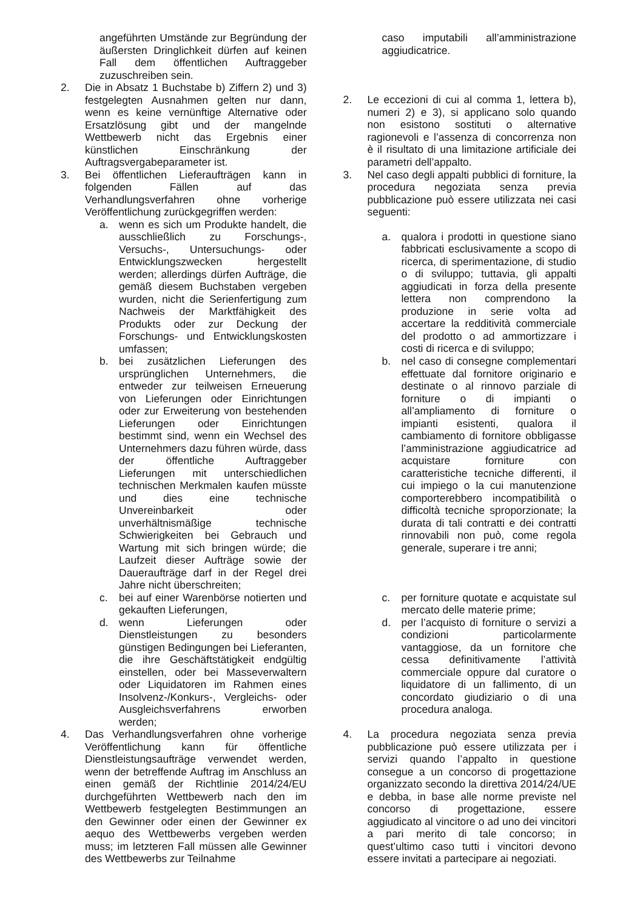| angeführten Umstände zur Begründung der äußersten Dringlichkeit dürfen auf keinen Fall dem öffentlichen Auftraggeber zuzuschreiben sein. | caso imputabili all’amministrazione aggiudicatrice. |
| 2. Die in Absatz 1 Buchstabe b) Ziffern 2) und 3) festgelegten Ausnahmen gelten nur dann, wenn es keine vernünftige Alternative oder Ersatzlösung gibt und der mangelnde Wettbewerb nicht das Ergebnis einer künstlichen Einschränkung der Auftragsvergabeparameter ist. | 2. Le eccezioni di cui al comma 1, lettera b), numeri 2) e 3), si applicano solo quando non esistono sostituti o alternative ragionevoli e l’assenza di concorrenza non è il risultato di una limitazione artificiale dei parametri dell’appalto. |
| 3. Bei öffentlichen Lieferaufträgen kann in folgenden Fällen auf das Verhandlungsverfahren ohne vorherige Veröffentlichung zurückgegriffen werden: | 3. Nel caso degli appalti pubblici di forniture, la procedura negoziata senza previa pubblicazione può essere utilizzata nei casi seguenti: |
| a. wenn es sich um Produkte handelt, die ausschließlich zu Forschungs-, Versuchs-, Untersuchungs- oder Entwicklungszwecken hergestellt werden; allerdings dürfen Aufträge, die gemäß diesem Buchstaben vergeben wurden, nicht die Serienfertigung zum Nachweis der Marktfähigkeit des Produkts oder zur Deckung der Forschungs- und Entwicklungskosten umfassen; | a. qualora i prodotti in questione siano fabbricati esclusivamente a scopo di ricerca, di sperimentazione, di studio o di sviluppo; tuttavia, gli appalti aggiudicati in forza della presente lettera non comprendono la produzione in serie volta ad accertare la redditività commerciale del prodotto o ad ammortizzare i costi di ricerca e di sviluppo; |
| b. bei zusätzlichen Lieferungen des ursprünglichen Unternehmers, die entweder zur teilweisen Erneuerung von Lieferungen oder Einrichtungen oder zur Erweiterung von bestehenden Lieferungen oder Einrichtungen bestimmt sind, wenn ein Wechsel des Unternehmers dazu führen würde, dass der öffentliche Auftraggeber Lieferungen mit unterschiedlichen technischen Merkmalen kaufen müsste und dies eine technische Unvereinbarkeit oder unverhältnismäßige technische Schwierigkeiten bei Gebrauch und Wartung mit sich bringen würde; die Laufzeit dieser Aufträge sowie der Daueraufträge darf in der Regel drei Jahre nicht überschreiten; | b. nel caso di consegne complementari effettuate dal fornitore originario e destinate o al rinnovo parziale di forniture o di impianti o all’ampliamento di forniture o impianti esistenti, qualora il cambiamento di fornitore obbligasse l’amministrazione aggiudicatrice ad acquistare forniture con caratteristiche tecniche differenti, il cui impiego o la cui manutenzione comporterebbero incompatibilità o difficoltà tecniche sproporzionate; la durata di tali contratti e dei contratti rinnovabili non può, come regola generale, superare i tre anni; |
| c. bei auf einer Warenbörse notierten und gekauften Lieferungen, | c. per forniture quotate e acquistate sul mercato delle materie prime; |
| d. wenn Lieferungen oder Dienstleistungen zu besonders günstigen Bedingungen bei Lieferanten, die ihre Geschäftstätigkeit endgültig einstellen, oder bei Masseverwaltern oder Liquidatoren im Rahmen eines Insolvenz-/Konkurs-, Vergleichs- oder Ausgleichsverfahrens erworben werden; | d. per l’acquisto di forniture o servizi a condizioni particolarmente vantaggiose, da un fornitore che cessa definitivamente l’attività commerciale oppure dal curatore o liquidatore di un fallimento, di un concordato giudiziario o di una procedura analoga. |
| 4. Das Verhandlungsverfahren ohne vorherige Veröffentlichung kann für öffentliche Dienstleistungsaufträge verwendet werden, wenn der betreffende Auftrag im Anschluss an einen gemäß der Richtlinie 2014/24/EU durchgeführten Wettbewerb nach den im Wettbewerb festgelegten Bestimmungen an den Gewinner oder einen der Gewinner ex aequo des Wettbewerbs vergeben werden muss; im letzteren Fall müssen alle Gewinner des Wettbewerbs zur Teilnahme | 4. La procedura negoziata senza previa pubblicazione può essere utilizzata per i servizi quando l’appalto in questione consegue a un concorso di progettazione organizzato secondo la direttiva 2014/24/UE e debba, in base alle norme previste nel concorso di progettazione, essere aggiudicato al vincitore o ad uno dei vincitori a pari merito di tale concorso; in quest’ultimo caso tutti i vincitori devono essere invitati a partecipare ai negoziati. |